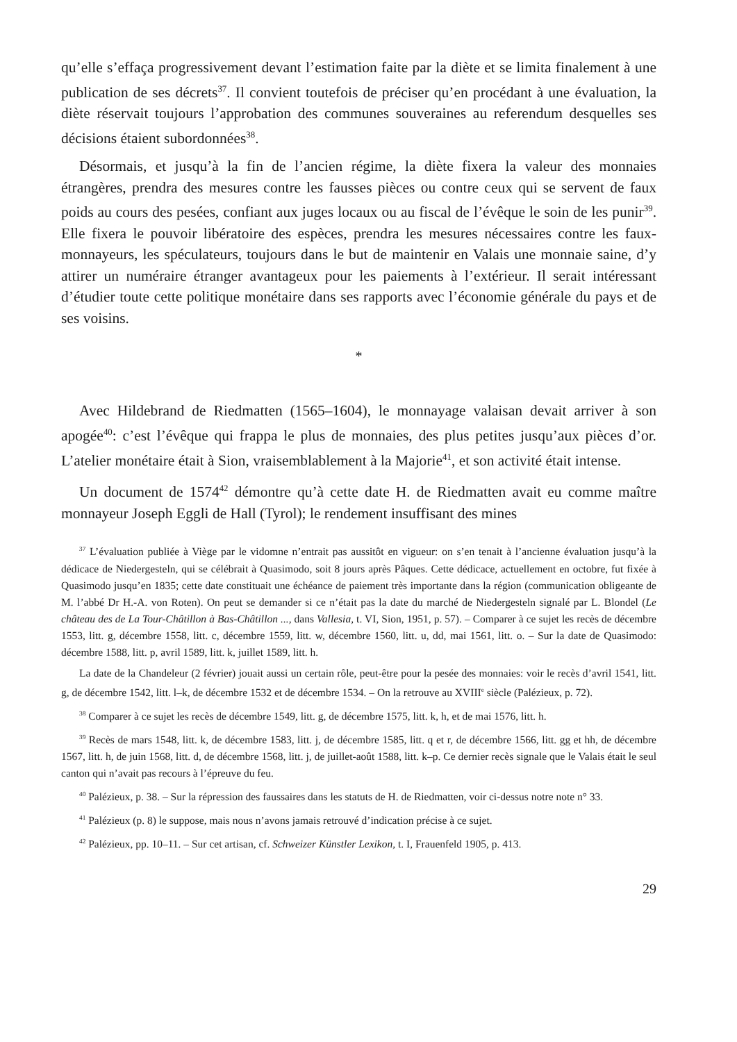qu’elle s’effaça progressivement devant l’estimation faite par la diète et se limita finalement à une publication de ses décrets<sup>37</sup>. Il convient toutefois de préciser qu’en procédant à une évaluation, la diète réservait toujours l’approbation des communes souveraines au referendum desquelles ses décisions étaient subordonnées<sup>38</sup>.
Désormais, et jusqu’à la fin de l’ancien régime, la diète fixera la valeur des monnaies étrangères, prendra des mesures contre les fausses pièces ou contre ceux qui se servent de faux poids au cours des pesées, confiant aux juges locaux ou au fiscal de l’évêque le soin de les punir<sup>39</sup>. Elle fixera le pouvoir libératoire des espèces, prendra les mesures nécessaires contre les faux-monnayeurs, les spéculateurs, toujours dans le but de maintenir en Valais une monnaie saine, d’y attirer un numéraire étranger avantageux pour les paiements à l’extérieur. Il serait intéressant d’étudier toute cette politique monétaire dans ses rapports avec l’économie générale du pays et de ses voisins.
*
Avec Hildebrand de Riedmatten (1565–1604), le monnayage valaisan devait arriver à son apogée<sup>40</sup>: c’est l’évêque qui frappa le plus de monnaies, des plus petites jusqu’aux pièces d’or. L’atelier monétaire était à Sion, vraisemblablement à la Majorie<sup>41</sup>, et son activité était intense.
Un document de 1574<sup>42</sup> démontre qu’à cette date H. de Riedmatten avait eu comme maître monnayeur Joseph Eggli de Hall (Tyrol); le rendement insuffisant des mines
<sup>37</sup> L’évaluation publiée à Viège par le vidomne n’entrait pas aussitôt en vigueur: on s’en tenait à l’ancienne évaluation jusqu’à la dédicace de Niedergesteln, qui se célébrait à Quasimodo, soit 8 jours après Pâques. Cette dédicace, actuellement en octobre, fut fixée à Quasimodo jusqu’en 1835; cette date constituait une échéance de paiement très importante dans la région (communication obligeante de M. l’abbé Dr H.-A. von Roten). On peut se demander si ce n’était pas la date du marché de Niedergesteln signalé par L. Blondel (Le château des de La Tour-Châtillon à Bas-Châtillon ..., dans Vallesia, t. VI, Sion, 1951, p. 57). – Comparer à ce sujet les recès de décembre 1553, litt. g, décembre 1558, litt. c, décembre 1559, litt. w, décembre 1560, litt. u, dd, mai 1561, litt. o. – Sur la date de Quasimodo: décembre 1588, litt. p, avril 1589, litt. k, juillet 1589, litt. h.
La date de la Chandeleur (2 février) jouait aussi un certain rôle, peut-être pour la pesée des monnaies: voir le recès d’avril 1541, litt. g, de décembre 1542, litt. l–k, de décembre 1532 et de décembre 1534. – On la retrouve au XVIII<sup>e</sup> siècle (Palézieux, p. 72).
<sup>38</sup> Comparer à ce sujet les recès de décembre 1549, litt. g, de décembre 1575, litt. k, h, et de mai 1576, litt. h.
<sup>39</sup> Recès de mars 1548, litt. k, de décembre 1583, litt. j, de décembre 1585, litt. q et r, de décembre 1566, litt. gg et hh, de décembre 1567, litt. h, de juin 1568, litt. d, de décembre 1568, litt. j, de juillet-août 1588, litt. k–p. Ce dernier recès signale que le Valais était le seul canton qui n’avait pas recours à l’épreuve du feu.
<sup>40</sup> Palézieux, p. 38. – Sur la répression des faussaires dans les statuts de H. de Riedmatten, voir ci-dessus notre note n° 33.
<sup>41</sup> Palézieux (p. 8) le suppose, mais nous n’avons jamais retrouvé d’indication précise à ce sujet.
<sup>42</sup> Palézieux, pp. 10–11. – Sur cet artisan, cf. Schweizer Künstler Lexikon, t. I, Frauenfeld 1905, p. 413.
29